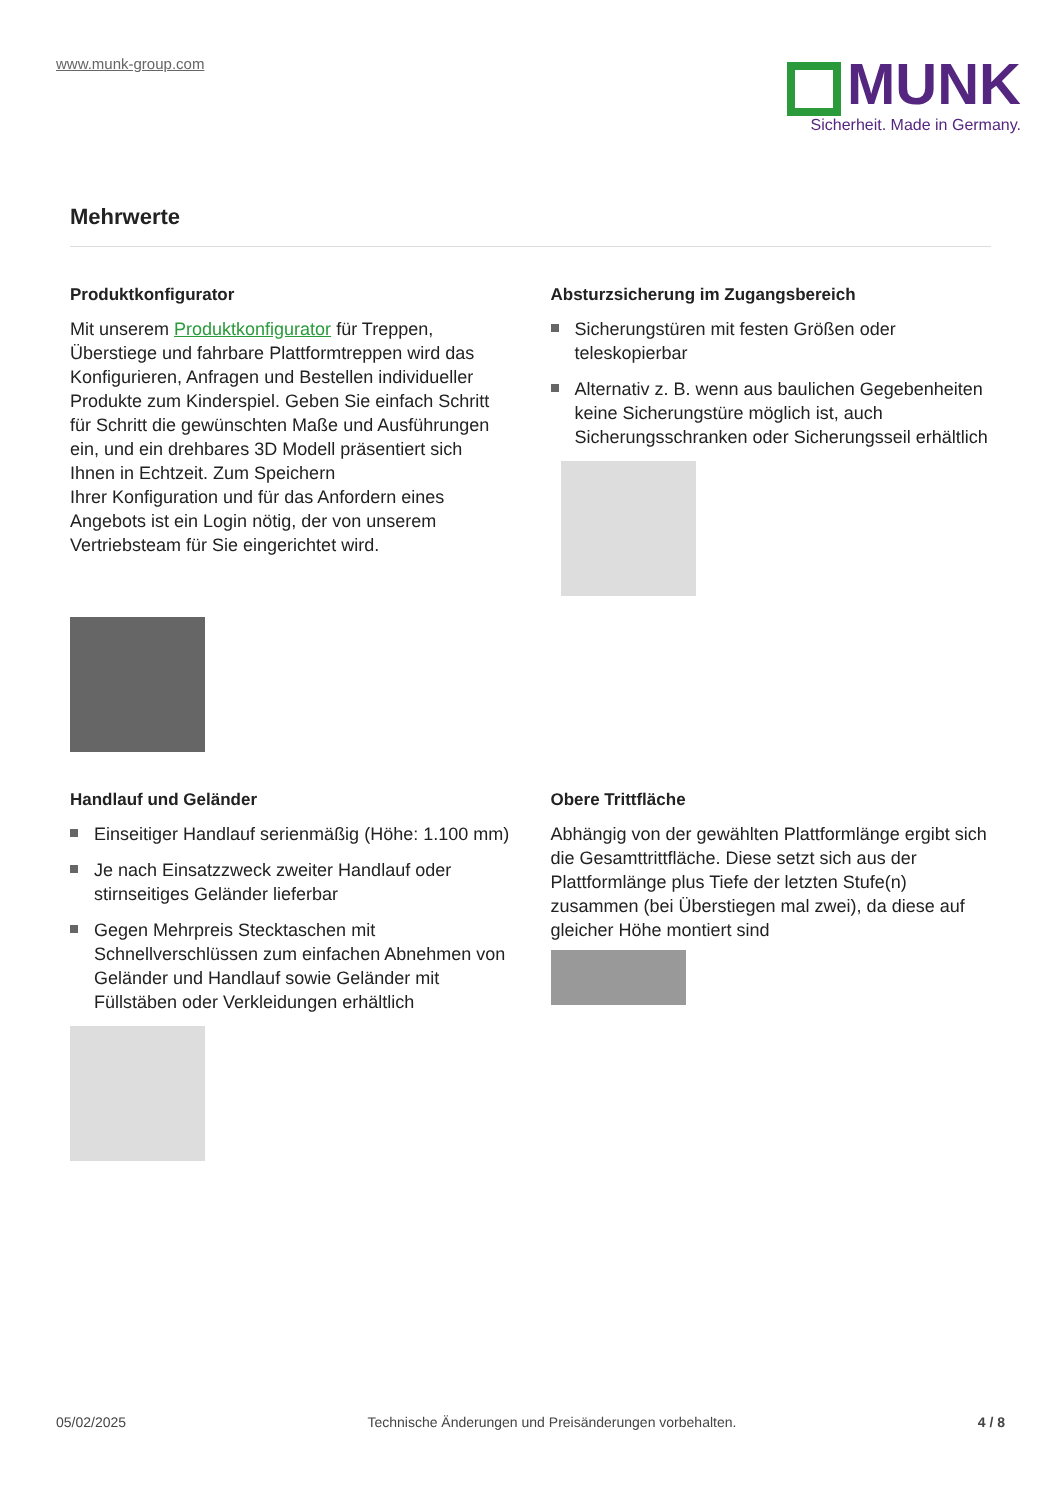www.munk-group.com
MUNK
Sicherheit. Made in Germany.
Mehrwerte
Produktkonfigurator
Mit unserem Produktkonfigurator für Treppen, Überstiege und fahrbare Plattformtreppen wird das Konfigurieren, Anfragen und Bestellen individueller Produkte zum Kinderspiel. Geben Sie einfach Schritt für Schritt die gewünschten Maße und Ausführungen ein, und ein drehbares 3D Modell präsentiert sich Ihnen in Echtzeit. Zum Speichern
Ihrer Konfiguration und für das Anfordern eines Angebots ist ein Login nötig, der von unserem Vertriebsteam für Sie eingerichtet wird.
Absturzsicherung im Zugangsbereich
Sicherungstüren mit festen Größen oder teleskopierbar
Alternativ z. B. wenn aus baulichen Gegebenheiten keine Sicherungstüre möglich ist, auch Sicherungsschranken oder Sicherungsseil erhältlich
Handlauf und Geländer
Einseitiger Handlauf serienmäßig (Höhe: 1.100 mm)
Je nach Einsatzzweck zweiter Handlauf oder stirnseitiges Geländer lieferbar
Gegen Mehrpreis Stecktaschen mit Schnellverschlüssen zum einfachen Abnehmen von Geländer und Handlauf sowie Geländer mit Füllstäben oder Verkleidungen erhältlich
Obere Trittfläche
Abhängig von der gewählten Plattformlänge ergibt sich die Gesamttrittfläche. Diese setzt sich aus der Plattformlänge plus Tiefe der letzten Stufe(n) zusammen (bei Überstiegen mal zwei), da diese auf gleicher Höhe montiert sind
05/02/2025 Technische Änderungen und Preisänderungen vorbehalten. 4 / 8